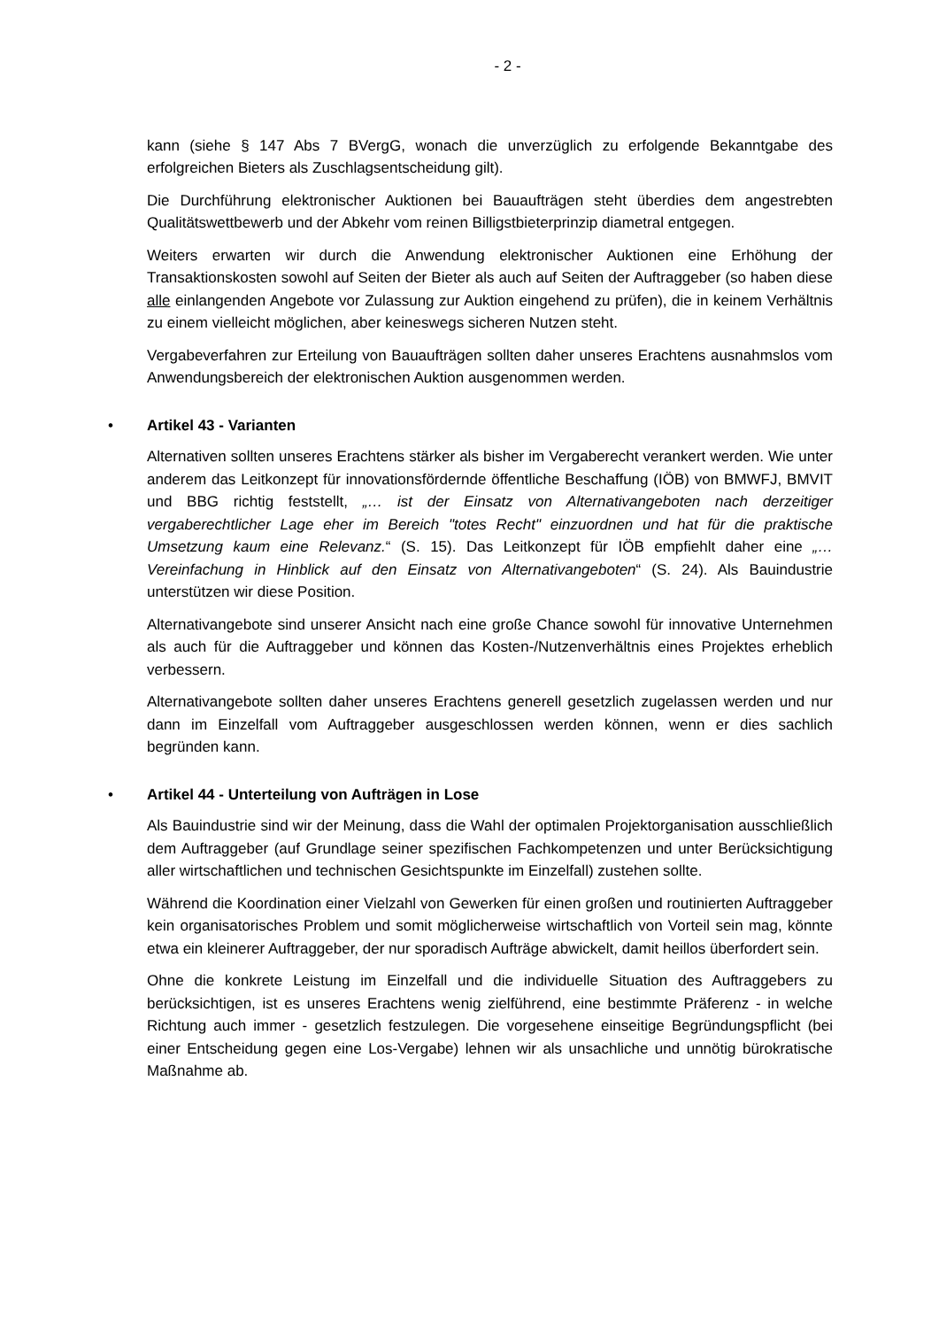- 2 -
kann (siehe § 147 Abs 7 BVergG, wonach die unverzüglich zu erfolgende Bekanntgabe des erfolgreichen Bieters als Zuschlagsentscheidung gilt).
Die Durchführung elektronischer Auktionen bei Bauaufträgen steht überdies dem angestrebten Qualitätswettbewerb und der Abkehr vom reinen Billigstbieterprinzip diametral entgegen.
Weiters erwarten wir durch die Anwendung elektronischer Auktionen eine Erhöhung der Transaktionskosten sowohl auf Seiten der Bieter als auch auf Seiten der Auftraggeber (so haben diese alle einlangenden Angebote vor Zulassung zur Auktion eingehend zu prüfen), die in keinem Verhältnis zu einem vielleicht möglichen, aber keineswegs sicheren Nutzen steht.
Vergabeverfahren zur Erteilung von Bauaufträgen sollten daher unseres Erachtens ausnahmslos vom Anwendungsbereich der elektronischen Auktion ausgenommen werden.
• Artikel 43 - Varianten
Alternativen sollten unseres Erachtens stärker als bisher im Vergaberecht verankert werden. Wie unter anderem das Leitkonzept für innovationsfördernde öffentliche Beschaffung (IÖB) von BMWFJ, BMVIT und BBG richtig feststellt, „… ist der Einsatz von Alternativangeboten nach derzeitiger vergaberechtlicher Lage eher im Bereich "totes Recht" einzuordnen und hat für die praktische Umsetzung kaum eine Relevanz.“ (S. 15). Das Leitkonzept für IÖB empfiehlt daher eine „… Vereinfachung in Hinblick auf den Einsatz von Alternativangeboten“ (S. 24). Als Bauindustrie unterstützen wir diese Position.
Alternativangebote sind unserer Ansicht nach eine große Chance sowohl für innovative Unternehmen als auch für die Auftraggeber und können das Kosten-/Nutzenverhältnis eines Projektes erheblich verbessern.
Alternativangebote sollten daher unseres Erachtens generell gesetzlich zugelassen werden und nur dann im Einzelfall vom Auftraggeber ausgeschlossen werden können, wenn er dies sachlich begründen kann.
• Artikel 44 - Unterteilung von Aufträgen in Lose
Als Bauindustrie sind wir der Meinung, dass die Wahl der optimalen Projektorganisation ausschließlich dem Auftraggeber (auf Grundlage seiner spezifischen Fachkompetenzen und unter Berücksichtigung aller wirtschaftlichen und technischen Gesichtspunkte im Einzelfall) zustehen sollte.
Während die Koordination einer Vielzahl von Gewerken für einen großen und routinierten Auftraggeber kein organisatorisches Problem und somit möglicherweise wirtschaftlich von Vorteil sein mag, könnte etwa ein kleinerer Auftraggeber, der nur sporadisch Aufträge abwickelt, damit heillos überfordert sein.
Ohne die konkrete Leistung im Einzelfall und die individuelle Situation des Auftraggebers zu berücksichtigen, ist es unseres Erachtens wenig zielführend, eine bestimmte Präferenz - in welche Richtung auch immer - gesetzlich festzulegen. Die vorgesehene einseitige Begründungspflicht (bei einer Entscheidung gegen eine Los-Vergabe) lehnen wir als unsachliche und unnötig bürokratische Maßnahme ab.